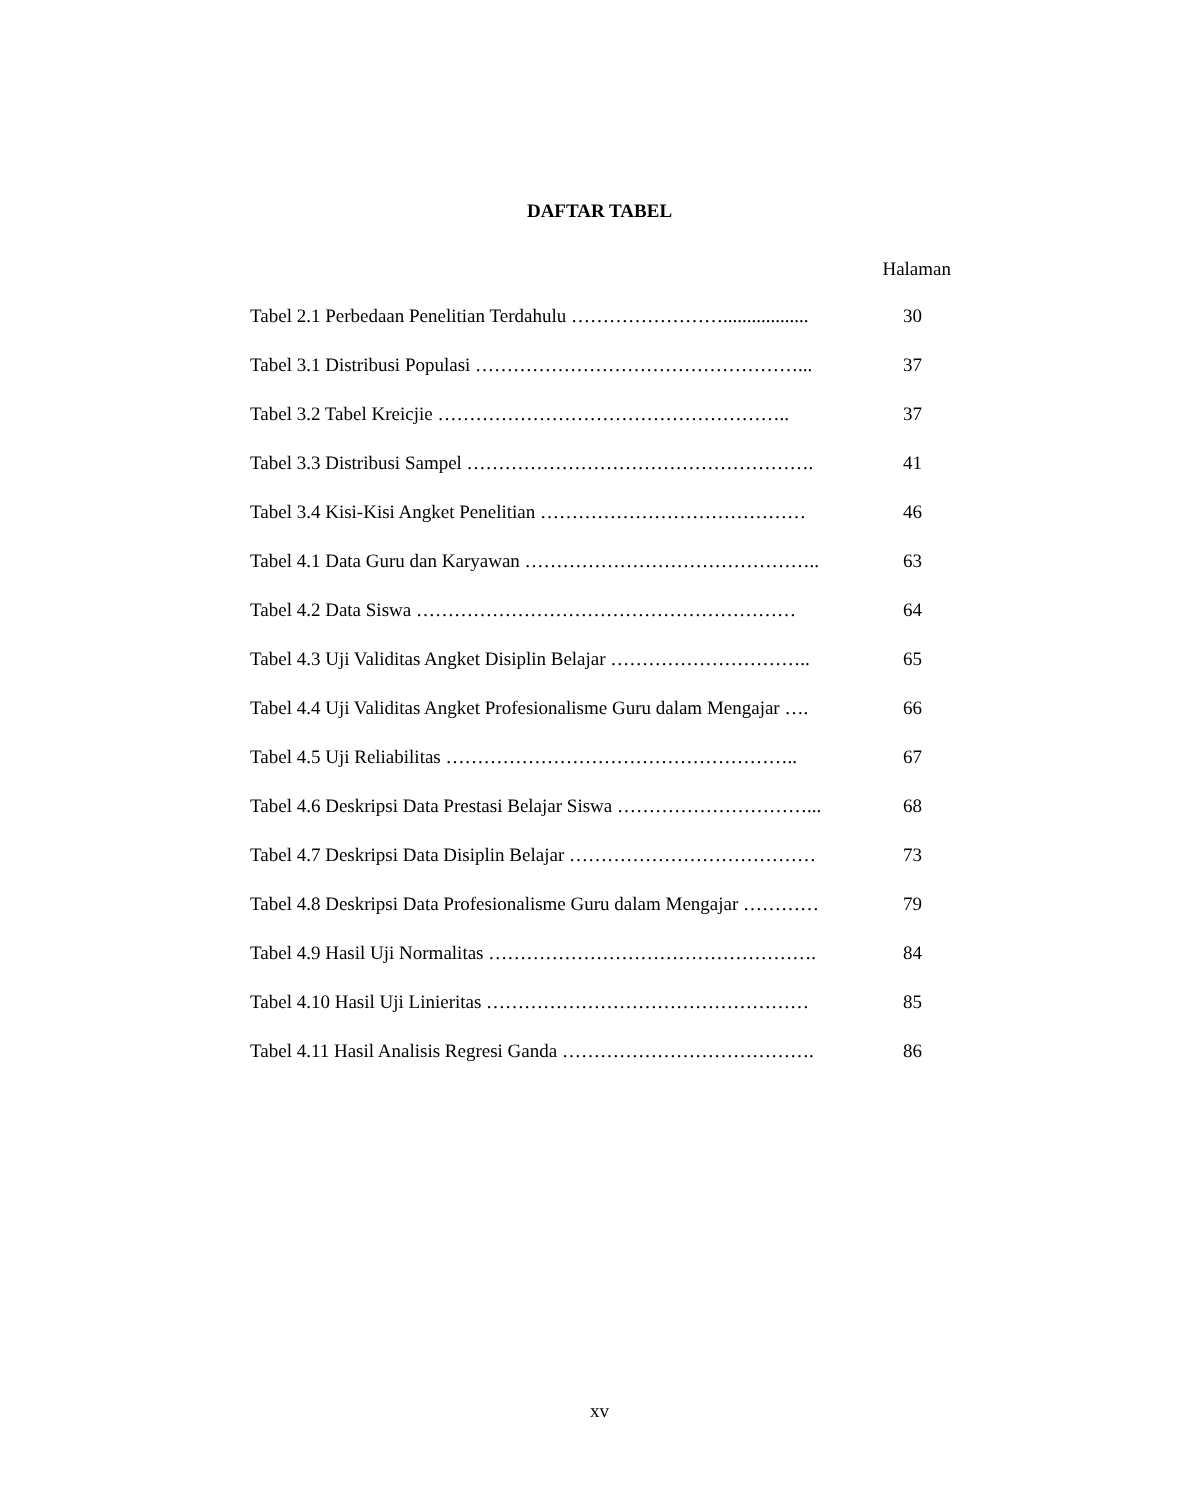DAFTAR TABEL
Halaman
Tabel 2.1 Perbedaan Penelitian Terdahulu …………………….................. 30
Tabel 3.1 Distribusi Populasi ……………………………………………... 37
Tabel 3.2 Tabel Kreicjie ……………………………………………….. 37
Tabel 3.3 Distribusi Sampel ………………………………………………. 41
Tabel 3.4 Kisi-Kisi Angket Penelitian …………………………………… 46
Tabel 4.1 Data Guru dan Karyawan ……………………………………….. 63
Tabel 4.2 Data Siswa …………………………………………………… 64
Tabel 4.3 Uji Validitas Angket Disiplin Belajar ………………………….. 65
Tabel 4.4 Uji Validitas Angket Profesionalisme Guru dalam Mengajar …. 66
Tabel 4.5 Uji Reliabilitas ……………………………………………….. 67
Tabel 4.6 Deskripsi Data Prestasi Belajar Siswa …………………………... 68
Tabel 4.7 Deskripsi Data Disiplin Belajar ………………………………… 73
Tabel 4.8 Deskripsi Data Profesionalisme Guru dalam Mengajar ………… 79
Tabel 4.9 Hasil Uji Normalitas ……………………………………………. 84
Tabel 4.10 Hasil Uji Linieritas …………………………………………… 85
Tabel 4.11 Hasil Analisis Regresi Ganda …………………………………. 86
xv